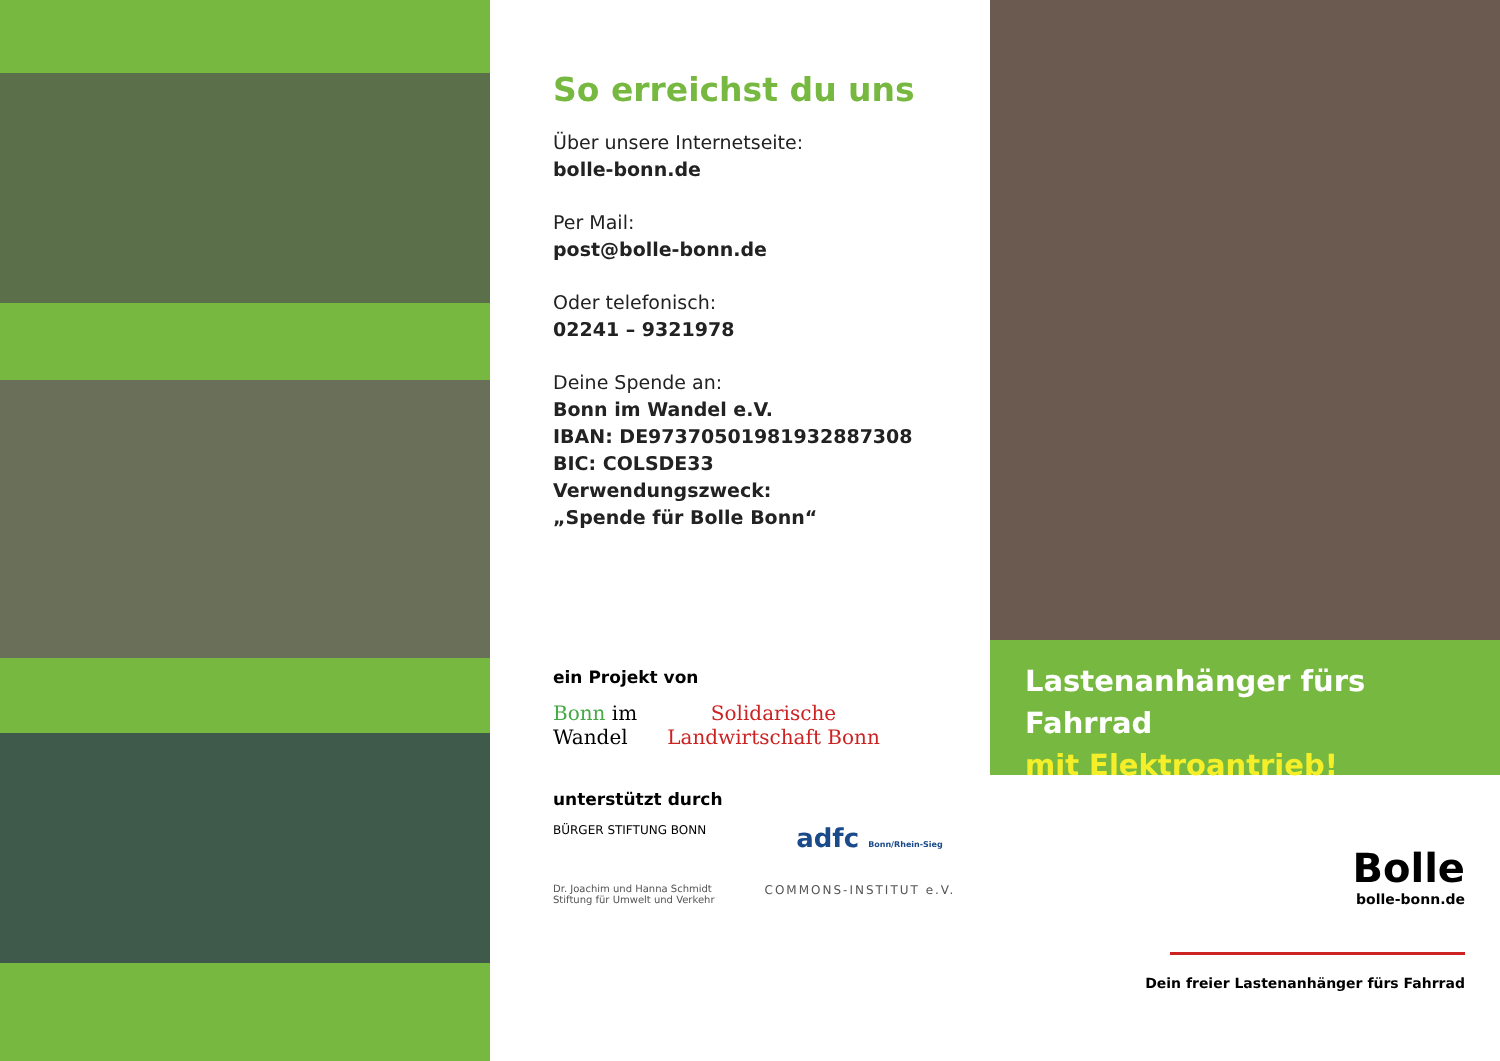So erreichst du uns
Über unsere Internetseite:
bolle-bonn.de
Per Mail:
post@bolle-bonn.de
Oder telefonisch:
02241 – 9321978
Deine Spende an:
Bonn im Wandel e.V.
IBAN: DE97370501981932887308
BIC: COLSDE33
Verwendungszweck:
„Spende für Bolle Bonn“
ein Projekt von
Bonn im
Wandel
Solidarische
Landwirtschaft Bonn
unterstützt durch
BÜRGER STIFTUNG BONN
adfc Bonn/Rhein-Sieg
Dr. Joachim und Hanna Schmidt
Stiftung für Umwelt und Verkehr
COMMONS-INSTITUT e.V.
Lastenanhänger fürs Fahrrad
mit Elektroantrieb!
Bolle
bolle-bonn.de
Dein freier Lastenanhänger fürs Fahrrad